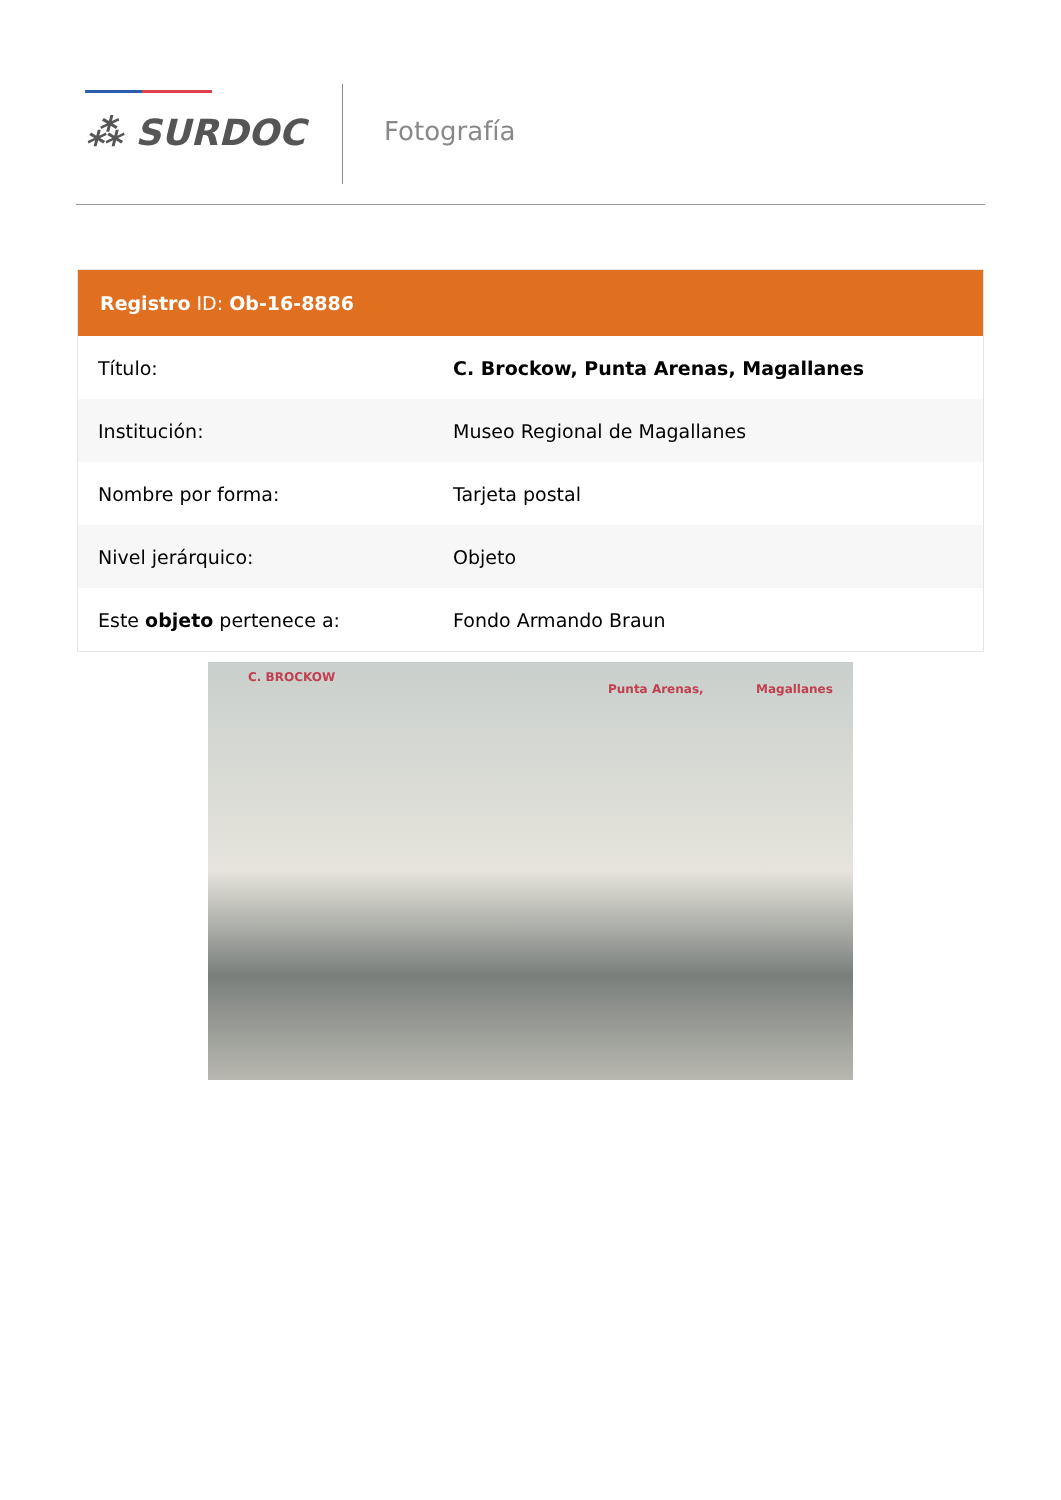⁂ SURDOC Fotografía
Registro ID: Ob-16-8886
| Título: | C. Brockow, Punta Arenas, Magallanes |
| Institución: | Museo Regional de Magallanes |
| Nombre por forma: | Tarjeta postal |
| Nivel jerárquico: | Objeto |
| Este objeto pertenece a: | Fondo Armando Braun |
C. BROCKOW
Punta Arenas, Magallanes